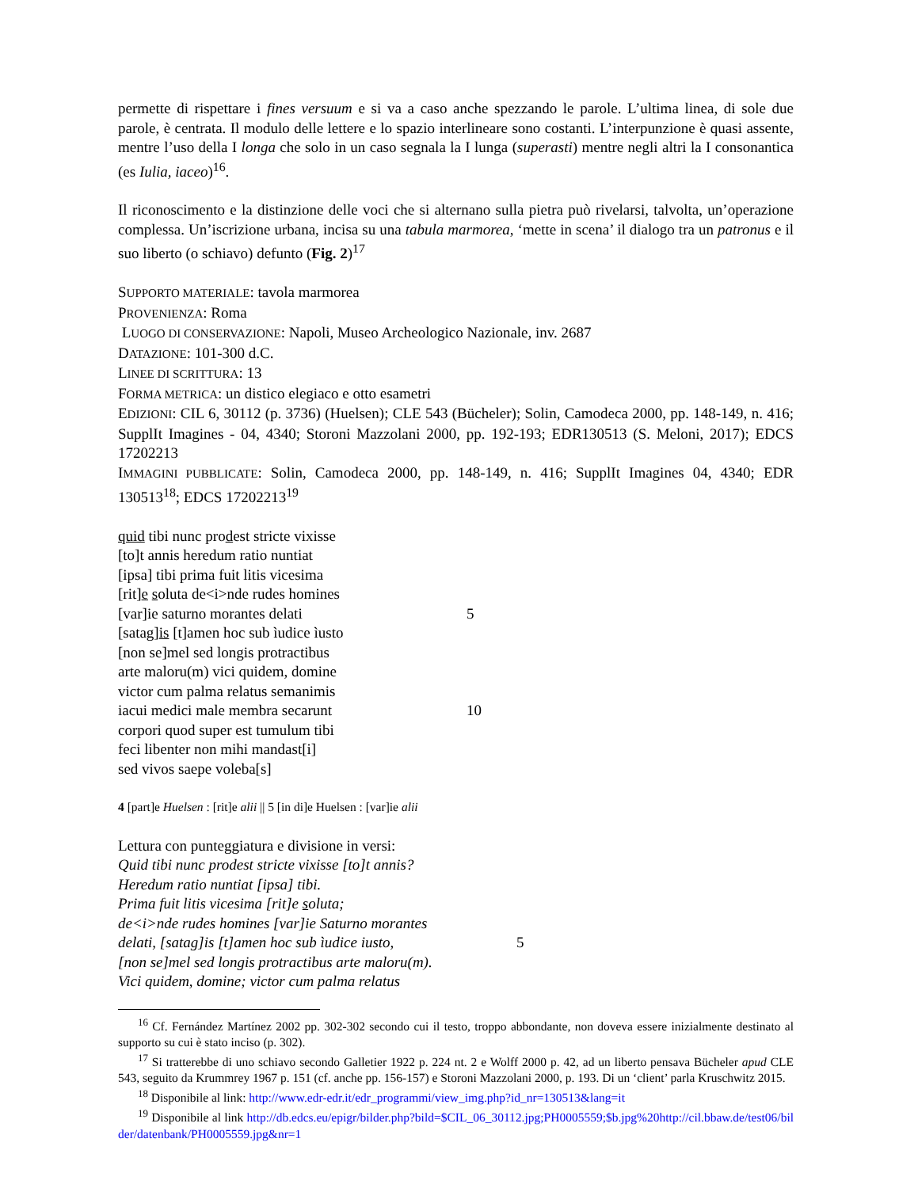permette di rispettare i fines versuum e si va a caso anche spezzando le parole. L’ultima linea, di sole due parole, è centrata. Il modulo delle lettere e lo spazio interlineare sono costanti. L’interpunzione è quasi assente, mentre l’uso della I longa che solo in un caso segnala la I lunga (superasti) mentre negli altri la I consonantica (es Iulia, iaceo)<sup>16</sup>.
Il riconoscimento e la distinzione delle voci che si alternano sulla pietra può rivelarsi, talvolta, un’operazione complessa. Un’iscrizione urbana, incisa su una tabula marmorea, ‘mette in scena’ il dialogo tra un patronus e il suo liberto (o schiavo) defunto (Fig. 2)<sup>17</sup>
SUPPORTO MATERIALE: tavola marmorea
PROVENIENZA: Roma
LUOGO DI CONSERVAZIONE: Napoli, Museo Archeologico Nazionale, inv. 2687
DATAZIONE: 101-300 d.C.
LINEE DI SCRITTURA: 13
FORMA METRICA: un distico elegiaco e otto esametri
EDIZIONI: CIL 6, 30112 (p. 3736) (Huelsen); CLE 543 (Bücheler); Solin, Camodeca 2000, pp. 148-149, n. 416; SupplIt Imagines - 04, 4340; Storoni Mazzolani 2000, pp. 192-193; EDR130513 (S. Meloni, 2017); EDCS 17202213
IMMAGINI PUBBLICATE: Solin, Camodeca 2000, pp. 148-149, n. 416; SupplIt Imagines 04, 4340; EDR 130513<sup>18</sup>; EDCS 17202213<sup>19</sup>
quid tibi nunc prodest stricte vixisse
[to]t annis heredum ratio nuntiat
[ipsa] tibi prima fuit litis vicesima
[rit]e soluta de<i>nde rudes homines
[var]ie saturno morantes delati 5
[satag]is [t]amen hoc sub ìudice ìusto
[non se]mel sed longis protractibus
arte maloru(m) vici quidem, domine
victor cum palma relatus semanimis
iacui medici male membra secarunt 10
corpori quod super est tumulum tibi
feci libenter non mihi mandast[i]
sed vivos saepe voleba[s]
4 [part]e Huelsen : [rit]e alii || 5 [in di]e Huelsen : [var]ie alii
Lettura con punteggiatura e divisione in versi:
Quid tibi nunc prodest stricte vixisse [to]t annis?
Heredum ratio nuntiat [ipsa] tibi.
Prima fuit litis vicesima [rit]e soluta;
de<i>nde rudes homines [var]ie Saturno morantes
delati, [satag]is [t]amen hoc sub ìudice iusto, 5
[non se]mel sed longis protractibus arte maloru(m).
Vici quidem, domine; victor cum palma relatus
<sup>16</sup> Cf. Fernández Martínez 2002 pp. 302-302 secondo cui il testo, troppo abbondante, non doveva essere inizialmente destinato al supporto su cui è stato inciso (p. 302).
<sup>17</sup> Si tratterebbe di uno schiavo secondo Galletier 1922 p. 224 nt. 2 e Wolff 2000 p. 42, ad un liberto pensava Bücheler apud CLE 543, seguito da Krummrey 1967 p. 151 (cf. anche pp. 156-157) e Storoni Mazzolani 2000, p. 193. Di un ‘client’ parla Kruschwitz 2015.
<sup>18</sup> Disponibile al link: http://www.edr-edr.it/edr_programmi/view_img.php?id_nr=130513&lang=it
<sup>19</sup> Disponibile al link http://db.edcs.eu/epigr/bilder.php?bild=$CIL_06_30112.jpg;PH0005559;$b.jpg%20http://cil.bbaw.de/test06/bilder/datenbank/PH0005559.jpg&nr=1